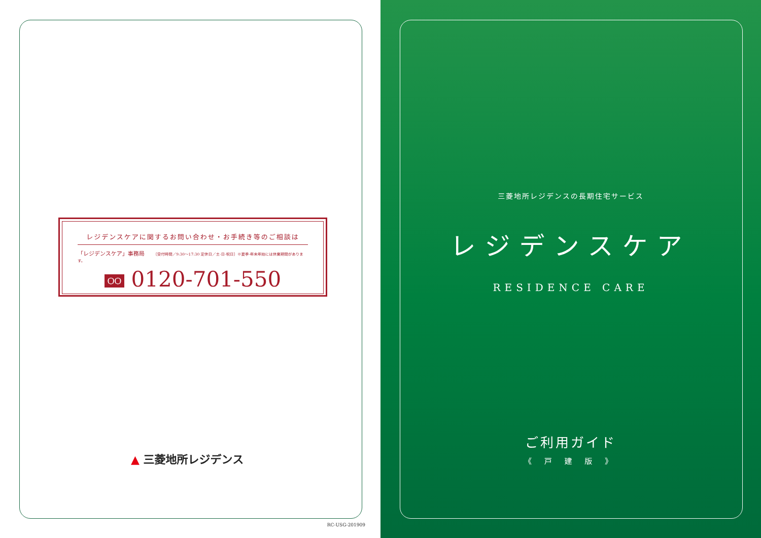レジデンスケアに関するお問い合わせ・お手続き等のご相談は
「レジデンスケア」事務局 〔受付時間／9:30〜17:30 定休日／土·日·祝日〕※夏季·年末年始には休業期間があります。
ѺѺ 0120-701-550
▲ 三菱地所レジデンス
RC-USG-201909
三菱地所レジデンスの長期住宅サービス
レジデンスケア
RESIDENCE CARE
ご利用ガイド
《 戸 建 版 》